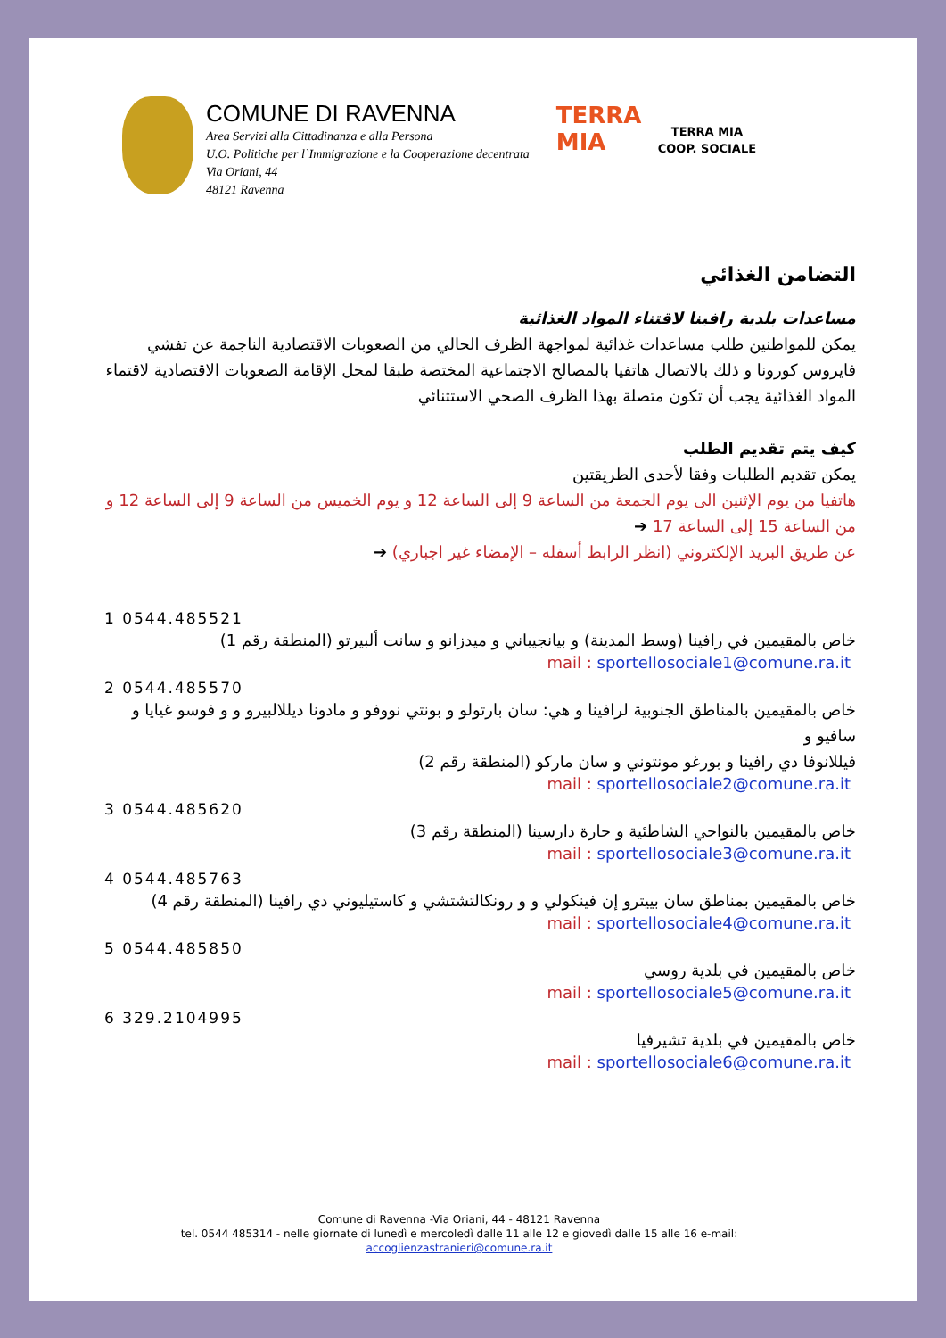COMUNE DI RAVENNA
Area Servizi alla Cittadinanza e alla Persona
U.O. Politiche per l`Immigrazione e la Cooperazione decentrata
Via Oriani, 44
48121 Ravenna
TERRA
MIA
TERRA MIA
COOP. SOCIALE
التضامن الغذائي
مساعدات بلدية رافينا لاقتناء المواد الغذائية
يمكن للمواطنين طلب مساعدات غذائية لمواجهة الظرف الحالي من الصعوبات الاقتصادية الناجمة عن تفشي فايروس كورونا و ذلك بالاتصال هاتفيا بالمصالح الاجتماعية المختصة طبقا لمحل الإقامة الصعوبات الاقتصادية لاقتماء المواد الغذائية يجب أن تكون متصلة بهذا الظرف الصحي الاستثنائي
كيف يتم تقديم الطلب
يمكن تقديم الطلبات وفقا لأحدى الطريقتين
هاتفيا من يوم الإثنين الى يوم الجمعة من الساعة 9 إلى الساعة 12 و يوم الخميس من الساعة 9 إلى الساعة 12 و من الساعة 15 إلى الساعة 17 ➔
عن طريق البريد الإلكتروني (انظر الرابط أسفله – الإمضاء غير اجباري) ➔
1 0544.485521
خاص بالمقيمين في رافينا (وسط المدينة) و بيانجيباني و ميدزانو و سانت ألبيرتو (المنطقة رقم 1)
mail : sportellosociale1@comune.ra.it
2 0544.485570
خاص بالمقيمين بالمناطق الجنوبية لرافينا و هي: سان بارتولو و بونتي نووفو و مادونا ديللالبيرو و و فوسو غيايا و سافيو و
فيللانوفا دي رافينا و بورغو مونتوني و سان ماركو (المنطقة رقم 2)
mail : sportellosociale2@comune.ra.it
3 0544.485620
خاص بالمقيمين بالنواحي الشاطئية و حارة دارسينا (المنطقة رقم 3)
mail : sportellosociale3@comune.ra.it
4 0544.485763
خاص بالمقيمين بمناطق سان بييترو إن فينكولي و و رونكالتشتشي و كاستيليوني دي رافينا (المنطقة رقم 4)
mail : sportellosociale4@comune.ra.it
5 0544.485850
خاص بالمقيمين في بلدية روسي
mail : sportellosociale5@comune.ra.it
6 329.2104995
خاص بالمقيمين في بلدية تشيرفيا
mail : sportellosociale6@comune.ra.it
Comune di Ravenna -Via Oriani, 44 - 48121 Ravenna
tel. 0544 485314 - nelle giornate di lunedì e mercoledì dalle 11 alle 12 e giovedì dalle 15 alle 16 e-mail:
accoglienzastranieri@comune.ra.it